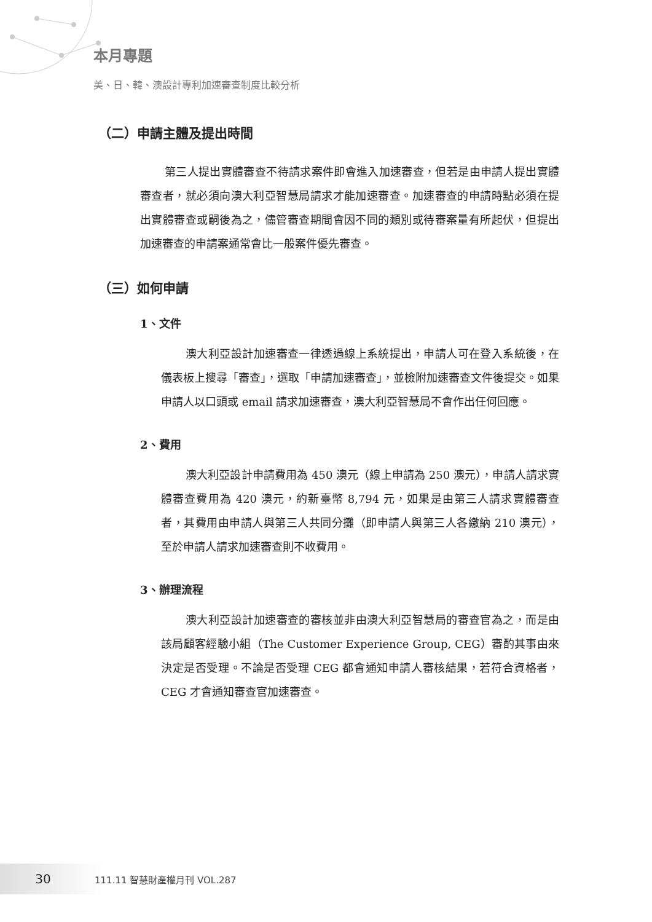本月專題
美、日、韓、澳設計專利加速審查制度比較分析
（二）申請主體及提出時間
第三人提出實體審查不待請求案件即會進入加速審查，但若是由申請人提出實體審查者，就必須向澳大利亞智慧局請求才能加速審查。加速審查的申請時點必須在提出實體審查或嗣後為之，儘管審查期間會因不同的類別或待審案量有所起伏，但提出加速審查的申請案通常會比一般案件優先審查。
（三）如何申請
1、文件
澳大利亞設計加速審查一律透過線上系統提出，申請人可在登入系統後，在儀表板上搜尋「審查」，選取「申請加速審查」，並檢附加速審查文件後提交。如果申請人以口頭或 email 請求加速審查，澳大利亞智慧局不會作出任何回應。
2、費用
澳大利亞設計申請費用為 450 澳元（線上申請為 250 澳元），申請人請求實體審查費用為 420 澳元，約新臺幣 8,794 元，如果是由第三人請求實體審查者，其費用由申請人與第三人共同分攤（即申請人與第三人各繳納 210 澳元），至於申請人請求加速審查則不收費用。
3、辦理流程
澳大利亞設計加速審查的審核並非由澳大利亞智慧局的審查官為之，而是由該局顧客經驗小組（The Customer Experience Group, CEG）審酌其事由來決定是否受理。不論是否受理 CEG 都會通知申請人審核結果，若符合資格者，CEG 才會通知審查官加速審查。
30 111.11 智慧財產權月刊 VOL.287